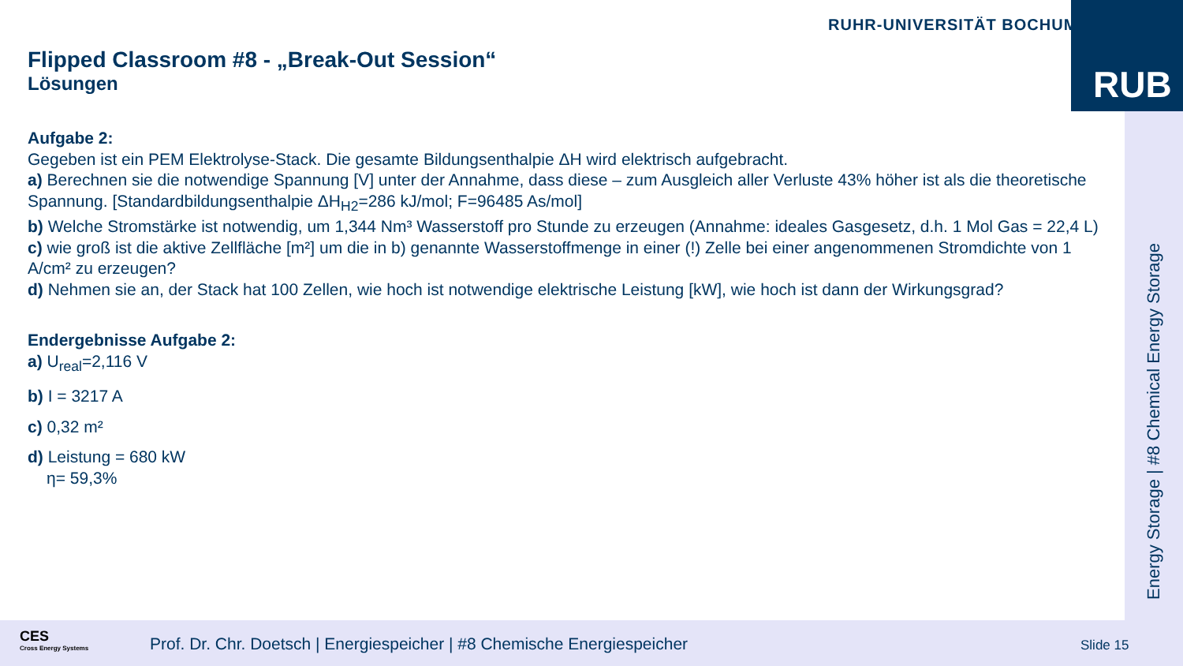RUHR-UNIVERSITÄT BOCHUM RUB
Energy Storage | #8 Chemical Energy Storage
Flipped Classroom #8 - „Break-Out Session“
Lösungen
Aufgabe 2:
Gegeben ist ein PEM Elektrolyse-Stack. Die gesamte Bildungsenthalpie ΔH wird elektrisch aufgebracht.
a) Berechnen sie die notwendige Spannung [V] unter der Annahme, dass diese – zum Ausgleich aller Verluste 43% höher ist als die theoretische Spannung. [Standardbildungsenthalpie ΔH<sub>H2</sub>=286 kJ/mol; F=96485 As/mol]
b) Welche Stromstärke ist notwendig, um 1,344 Nm³ Wasserstoff pro Stunde zu erzeugen (Annahme: ideales Gasgesetz, d.h. 1 Mol Gas = 22,4 L)
c) wie groß ist die aktive Zellfläche [m²] um die in b) genannte Wasserstoffmenge in einer (!) Zelle bei einer angenommenen Stromdichte von 1 A/cm² zu erzeugen?
d) Nehmen sie an, der Stack hat 100 Zellen, wie hoch ist notwendige elektrische Leistung [kW], wie hoch ist dann der Wirkungsgrad?
Endergebnisse Aufgabe 2:
a) U<sub>real</sub>=2,116 V
b) I = 3217 A
c) 0,32 m²
d) Leistung = 680 kW
η= 59,3%
CES
Cross Energy Systems
Prof. Dr. Chr. Doetsch | Energiespeicher | #8 Chemische Energiespeicher
Slide 15